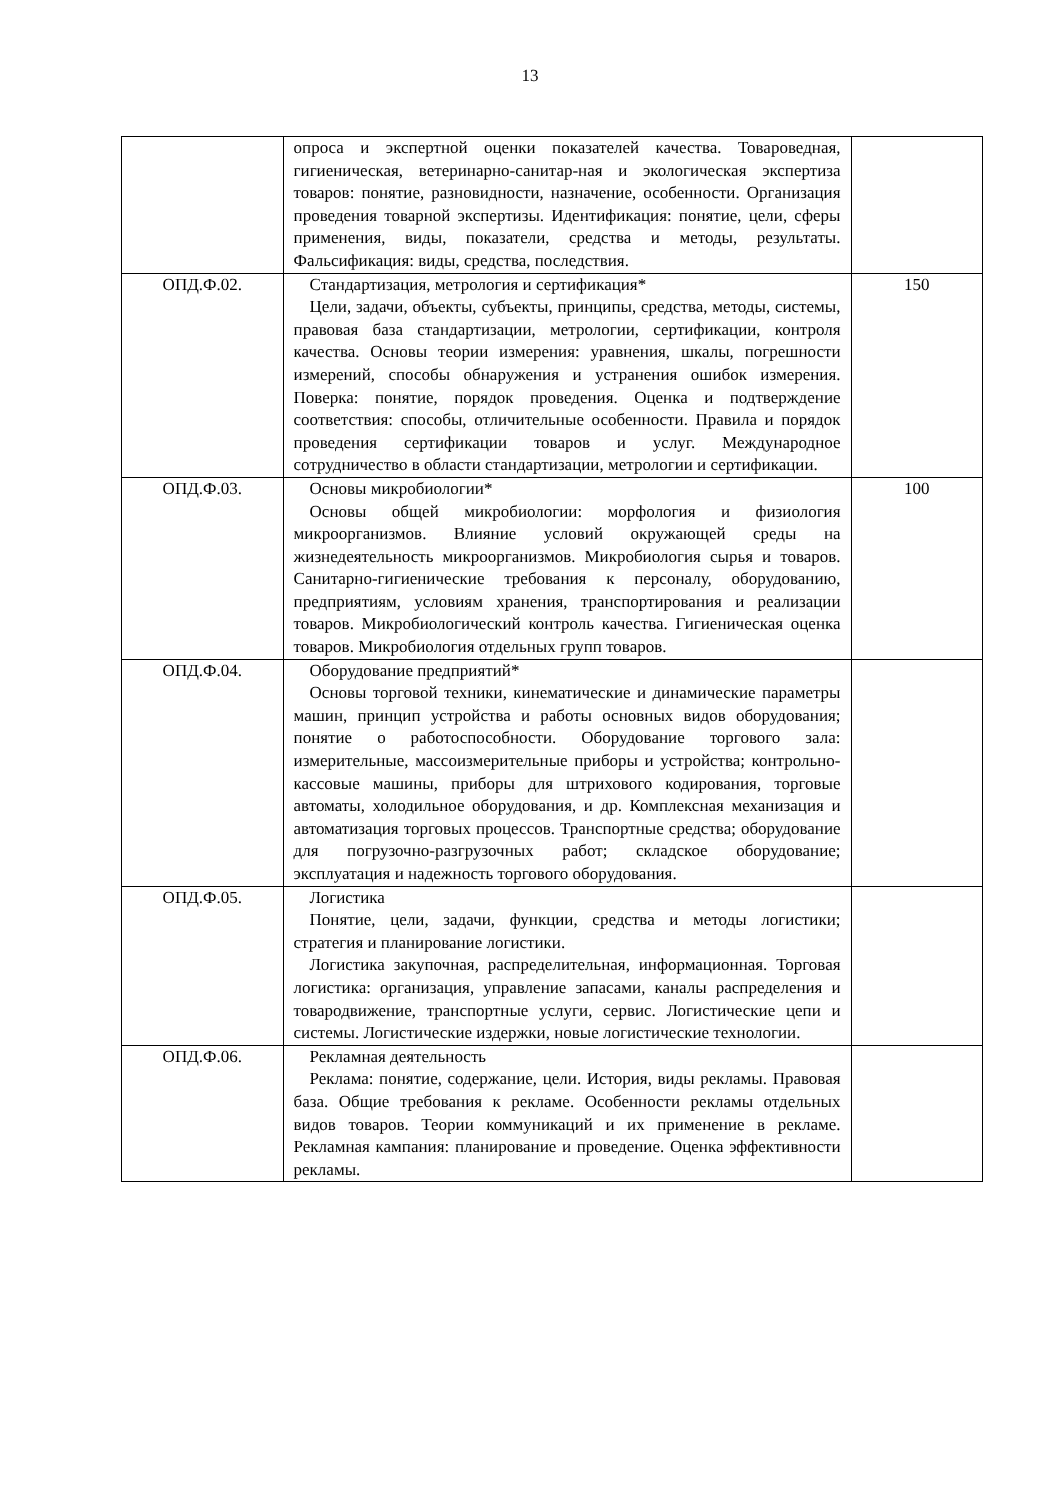13
| | опроса и экспертной оценки показателей качества. Товароведная, гигиеническая, ветеринарно-санитар-ная и экологическая экспертиза товаров: понятие, разновидности, назначение, особенности. Организация проведения товарной экспертизы. Идентификация: понятие, цели, сферы применения, виды, показатели, средства и методы, результаты. Фальсификация: виды, средства, последствия. | |
| ОПД.Ф.02. | Стандартизация, метрология и сертификация* Цели, задачи, объекты, субъекты, принципы, средства, методы, системы, правовая база стандартизации, метрологии, сертификации, контроля качества. Основы теории измерения: уравнения, шкалы, погрешности измерений, способы обнаружения и устранения ошибок измерения. Поверка: понятие, порядок проведения. Оценка и подтверждение соответствия: способы, отличительные особенности. Правила и порядок проведения сертификации товаров и услуг. Международное сотрудничество в области стандартизации, метрологии и сертификации. | 150 |
| ОПД.Ф.03. | Основы микробиологии* Основы общей микробиологии: морфология и физиология микроорганизмов. Влияние условий окружающей среды на жизнедеятельность микроорганизмов. Микробиология сырья и товаров. Санитарно-гигиенические требования к персоналу, оборудованию, предприятиям, условиям хранения, транспортирования и реализации товаров. Микробиологический контроль качества. Гигиеническая оценка товаров. Микробиология отдельных групп товаров. | 100 |
| ОПД.Ф.04. | Оборудование предприятий* Основы торговой техники, кинематические и динамические параметры машин, принцип устройства и работы основных видов оборудования; понятие о работоспособности. Оборудование торгового зала: измерительные, массоизмерительные приборы и устройства; контрольно-кассовые машины, приборы для штрихового кодирования, торговые автоматы, холодильное оборудования, и др. Комплексная механизация и автоматизация торговых процессов. Транспортные средства; оборудование для погрузочно-разгрузочных работ; складское оборудование; эксплуатация и надежность торгового оборудования. | |
| ОПД.Ф.05. | Логистика Понятие, цели, задачи, функции, средства и методы логистики; стратегия и планирование логистики. Логистика закупочная, распределительная, информационная. Торговая логистика: организация, управление запасами, каналы распределения и товародвижение, транспортные услуги, сервис. Логистические цепи и системы. Логистические издержки, новые логистические технологии. | |
| ОПД.Ф.06. | Рекламная деятельность Реклама: понятие, содержание, цели. История, виды рекламы. Правовая база. Общие требования к рекламе. Особенности рекламы отдельных видов товаров. Теории коммуникаций и их применение в рекламе. Рекламная кампания: планирование и проведение. Оценка эффективности рекламы. | |